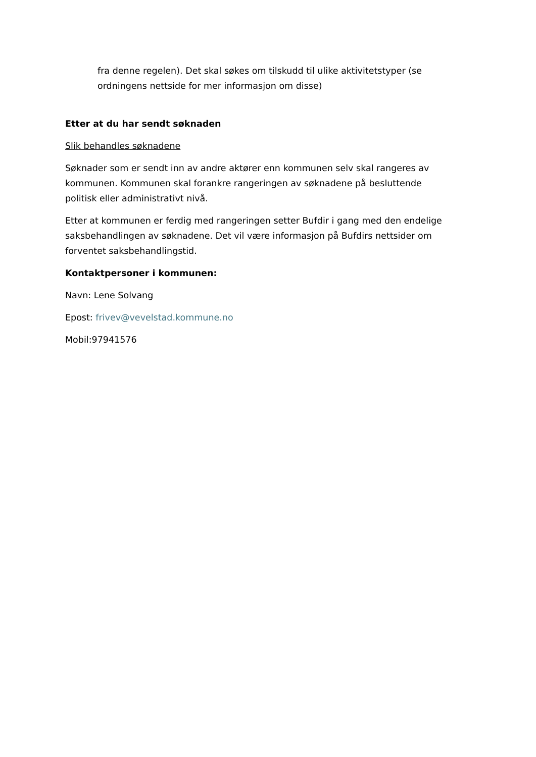fra denne regelen). Det skal søkes om tilskudd til ulike aktivitetstyper (se ordningens nettside for mer informasjon om disse)
Etter at du har sendt søknaden
Slik behandles søknadene
Søknader som er sendt inn av andre aktører enn kommunen selv skal rangeres av kommunen. Kommunen skal forankre rangeringen av søknadene på besluttende politisk eller administrativt nivå.
Etter at kommunen er ferdig med rangeringen setter Bufdir i gang med den endelige saksbehandlingen av søknadene. Det vil være informasjon på Bufdirs nettsider om forventet saksbehandlingstid.
Kontaktpersoner i kommunen:
Navn: Lene Solvang
Epost: frivev@vevelstad.kommune.no
Mobil:97941576